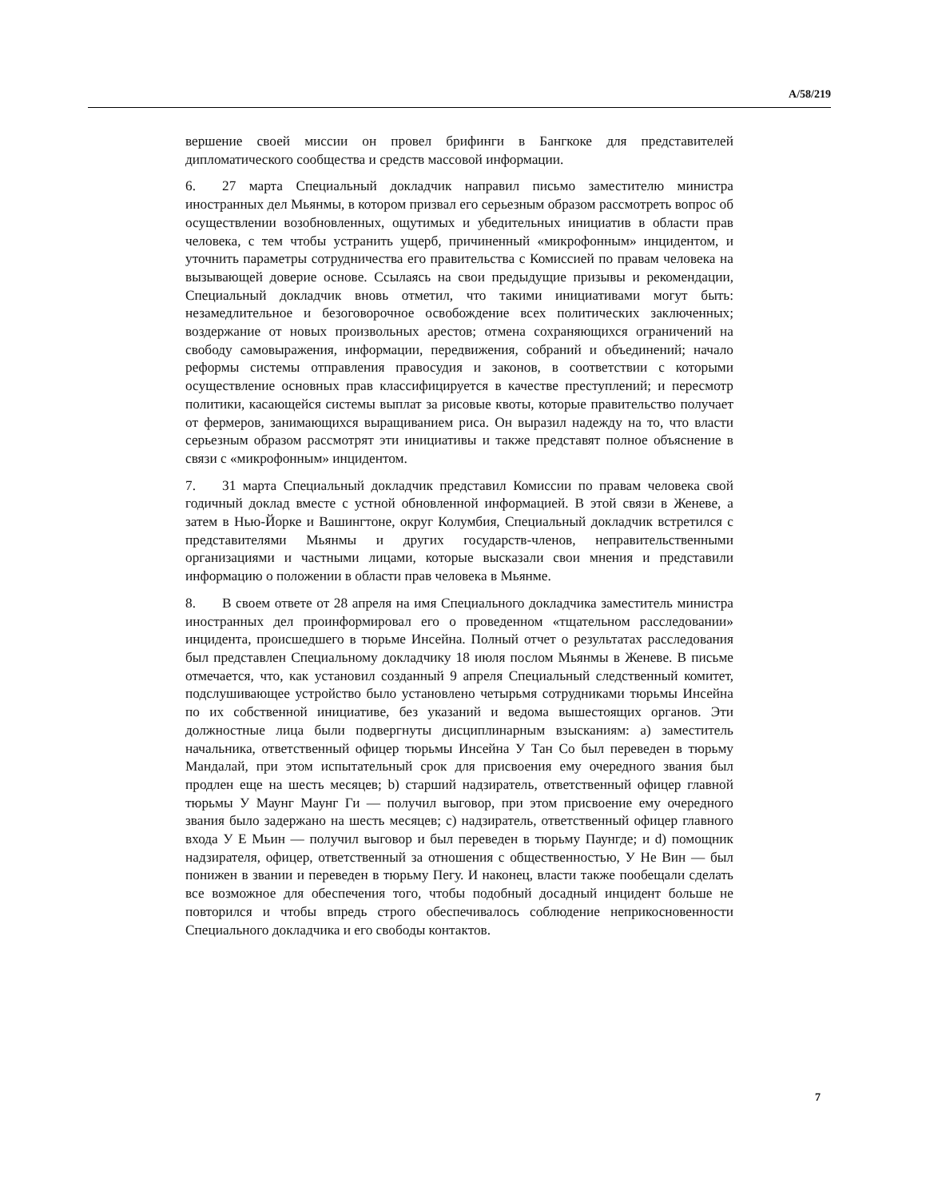A/58/219
вершение своей миссии он провел брифинги в Бангкоке для представителей дипломатического сообщества и средств массовой информации.
6. 27 марта Специальный докладчик направил письмо заместителю министра иностранных дел Мьянмы, в котором призвал его серьезным образом рассмотреть вопрос об осуществлении возобновленных, ощутимых и убедительных инициатив в области прав человека, с тем чтобы устранить ущерб, причиненный «микрофонным» инцидентом, и уточнить параметры сотрудничества его правительства с Комиссией по правам человека на вызывающей доверие основе. Ссылаясь на свои предыдущие призывы и рекомендации, Специальный докладчик вновь отметил, что такими инициативами могут быть: незамедлительное и безоговорочное освобождение всех политических заключенных; воздержание от новых произвольных арестов; отмена сохраняющихся ограничений на свободу самовыражения, информации, передвижения, собраний и объединений; начало реформы системы отправления правосудия и законов, в соответствии с которыми осуществление основных прав классифицируется в качестве преступлений; и пересмотр политики, касающейся системы выплат за рисовые квоты, которые правительство получает от фермеров, занимающихся выращиванием риса. Он выразил надежду на то, что власти серьезным образом рассмотрят эти инициативы и также представят полное объяснение в связи с «микрофонным» инцидентом.
7. 31 марта Специальный докладчик представил Комиссии по правам человека свой годичный доклад вместе с устной обновленной информацией. В этой связи в Женеве, а затем в Нью-Йорке и Вашингтоне, округ Колумбия, Специальный докладчик встретился с представителями Мьянмы и других государств-членов, неправительственными организациями и частными лицами, которые высказали свои мнения и представили информацию о положении в области прав человека в Мьянме.
8. В своем ответе от 28 апреля на имя Специального докладчика заместитель министра иностранных дел проинформировал его о проведенном «тщательном расследовании» инцидента, происшедшего в тюрьме Инсейна. Полный отчет о результатах расследования был представлен Специальному докладчику 18 июля послом Мьянмы в Женеве. В письме отмечается, что, как установил созданный 9 апреля Специальный следственный комитет, подслушивающее устройство было установлено четырьмя сотрудниками тюрьмы Инсейна по их собственной инициативе, без указаний и ведома вышестоящих органов. Эти должностные лица были подвергнуты дисциплинарным взысканиям: a) заместитель начальника, ответственный офицер тюрьмы Инсейна У Тан Со был переведен в тюрьму Мандалай, при этом испытательный срок для присвоения ему очередного звания был продлен еще на шесть месяцев; b) старший надзиратель, ответственный офицер главной тюрьмы У Маунг Маунг Ги — получил выговор, при этом присвоение ему очередного звания было задержано на шесть месяцев; c) надзиратель, ответственный офицер главного входа У Е Мьин — получил выговор и был переведен в тюрьму Паунгде; и d) помощник надзирателя, офицер, ответственный за отношения с общественностью, У Не Вин — был понижен в звании и переведен в тюрьму Пегу. И наконец, власти также пообещали сделать все возможное для обеспечения того, чтобы подобный досадный инцидент больше не повторился и чтобы впредь строго обеспечивалось соблюдение неприкосновенности Специального докладчика и его свободы контактов.
7